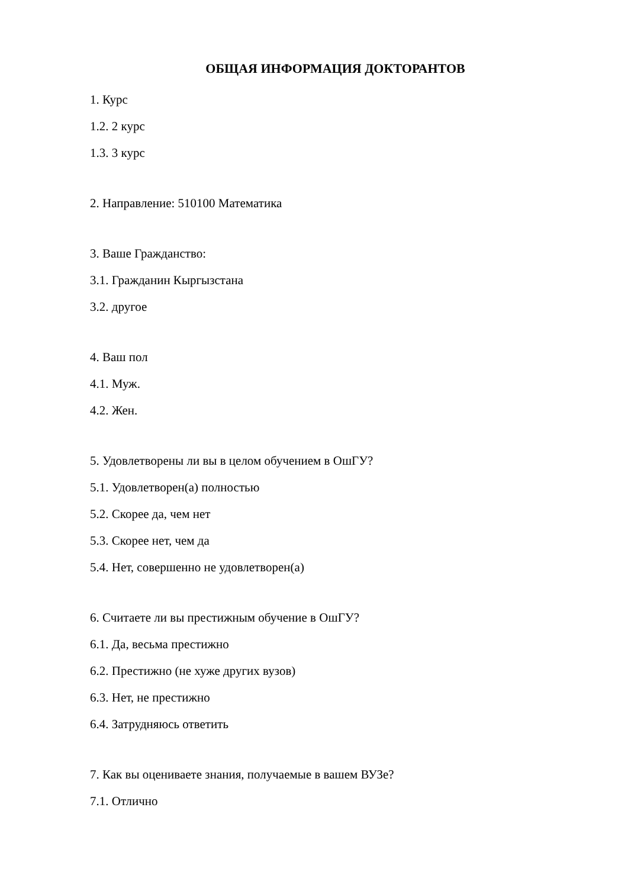ОБЩАЯ ИНФОРМАЦИЯ ДОКТОРАНТОВ
1. Курс
1.2. 2 курс
1.3. 3 курс
2. Направление: 510100 Математика
3. Ваше Гражданство:
3.1. Гражданин Кыргызстана
3.2. другое
4. Ваш пол
4.1. Муж.
4.2. Жен.
5. Удовлетворены ли вы в целом обучением в ОшГУ?
5.1. Удовлетворен(а) полностью
5.2. Скорее да, чем нет
5.3. Скорее нет, чем да
5.4. Нет, совершенно не удовлетворен(а)
6. Считаете ли вы престижным обучение в ОшГУ?
6.1. Да, весьма престижно
6.2. Престижно (не хуже других вузов)
6.3. Нет, не престижно
6.4. Затрудняюсь ответить
7. Как вы оцениваете знания, получаемые в вашем ВУЗе?
7.1. Отлично